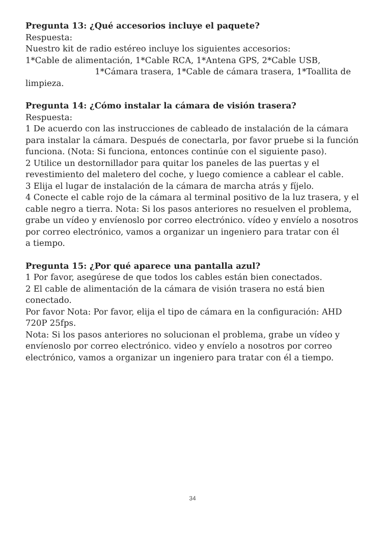Pregunta 13: ¿Qué accesorios incluye el paquete?
Respuesta:
Nuestro kit de radio estéreo incluye los siguientes accesorios:
1*Cable de alimentación, 1*Cable RCA, 1*Antena GPS, 2*Cable USB, 1*Cámara trasera, 1*Cable de cámara trasera, 1*Toallita de limpieza.
Pregunta 14: ¿Cómo instalar la cámara de visión trasera?
Respuesta:
1 De acuerdo con las instrucciones de cableado de instalación de la cámara para instalar la cámara. Después de conectarla, por favor pruebe si la función funciona. (Nota: Si funciona, entonces continúe con el siguiente paso).
2 Utilice un destornillador para quitar los paneles de las puertas y el revestimiento del maletero del coche, y luego comience a cablear el cable.
3 Elija el lugar de instalación de la cámara de marcha atrás y fíjelo.
4 Conecte el cable rojo de la cámara al terminal positivo de la luz trasera, y el cable negro a tierra. Nota: Si los pasos anteriores no resuelven el problema, grabe un vídeo y envíenoslo por correo electrónico. vídeo y envíelo a nosotros por correo electrónico, vamos a organizar un ingeniero para tratar con él
a tiempo.
Pregunta 15: ¿Por qué aparece una pantalla azul?
1 Por favor, asegúrese de que todos los cables están bien conectados.
2 El cable de alimentación de la cámara de visión trasera no está bien conectado.
Por favor Nota: Por favor, elija el tipo de cámara en la configuración: AHD 720P 25fps.
Nota: Si los pasos anteriores no solucionan el problema, grabe un vídeo y envíenoslo por correo electrónico. video y envíelo a nosotros por correo electrónico, vamos a organizar un ingeniero para tratar con él a tiempo.
34